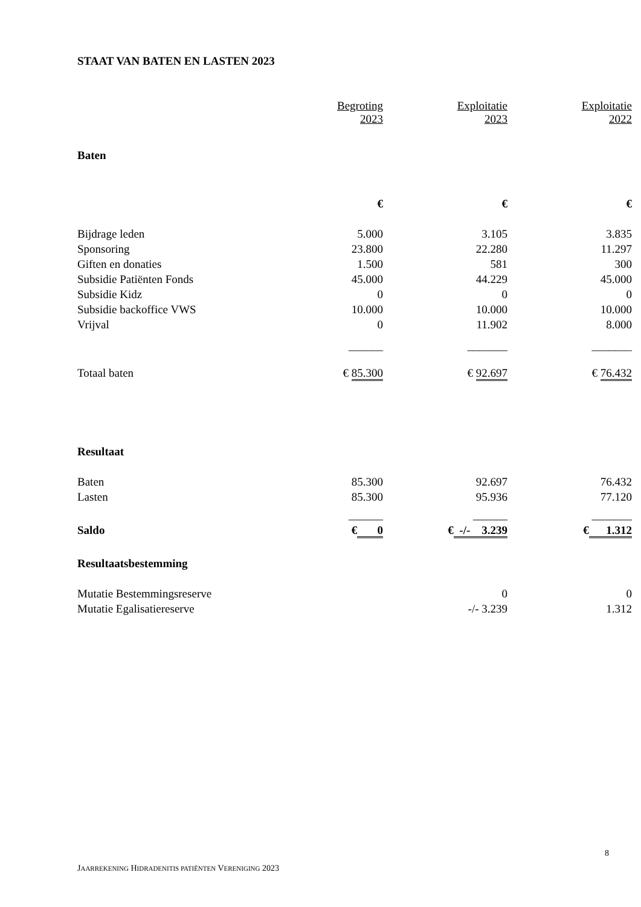STAAT VAN BATEN EN LASTEN 2023
| | Begroting 2023 | Exploitatie 2023 | Exploitatie 2022 |
| --- | --- | --- | --- |
| Baten | | | |
| | € | € | € |
| Bijdrage leden | 5.000 | 3.105 | 3.835 |
| Sponsoring | 23.800 | 22.280 | 11.297 |
| Giften en donaties | 1.500 | 581 | 300 |
| Subsidie Patiënten Fonds | 45.000 | 44.229 | 45.000 |
| Subsidie Kidz | 0 | 0 | 0 |
| Subsidie backoffice VWS | 10.000 | 10.000 | 10.000 |
| Vrijval | 0 | 11.902 | 8.000 |
| | ______ | _______ | _______ |
| Totaal baten | € 85.300 | € 92.697 | € 76.432 |
| Resultaat | | | |
| Baten | 85.300 | 92.697 | 76.432 |
| Lasten | 85.300 | 95.936 | 77.120 |
| | ______ | ______ | _______ |
| Saldo | € 0 | € -/- 3.239 | € 1.312 |
| Resultaatsbestemming | | | |
| Mutatie Bestemmingsreserve | | 0 | 0 |
| Mutatie Egalisatiereserve | | -/- 3.239 | 1.312 |
8
JAARREKENING HIDRADENITIS PATIËNTEN VERENIGING 2023